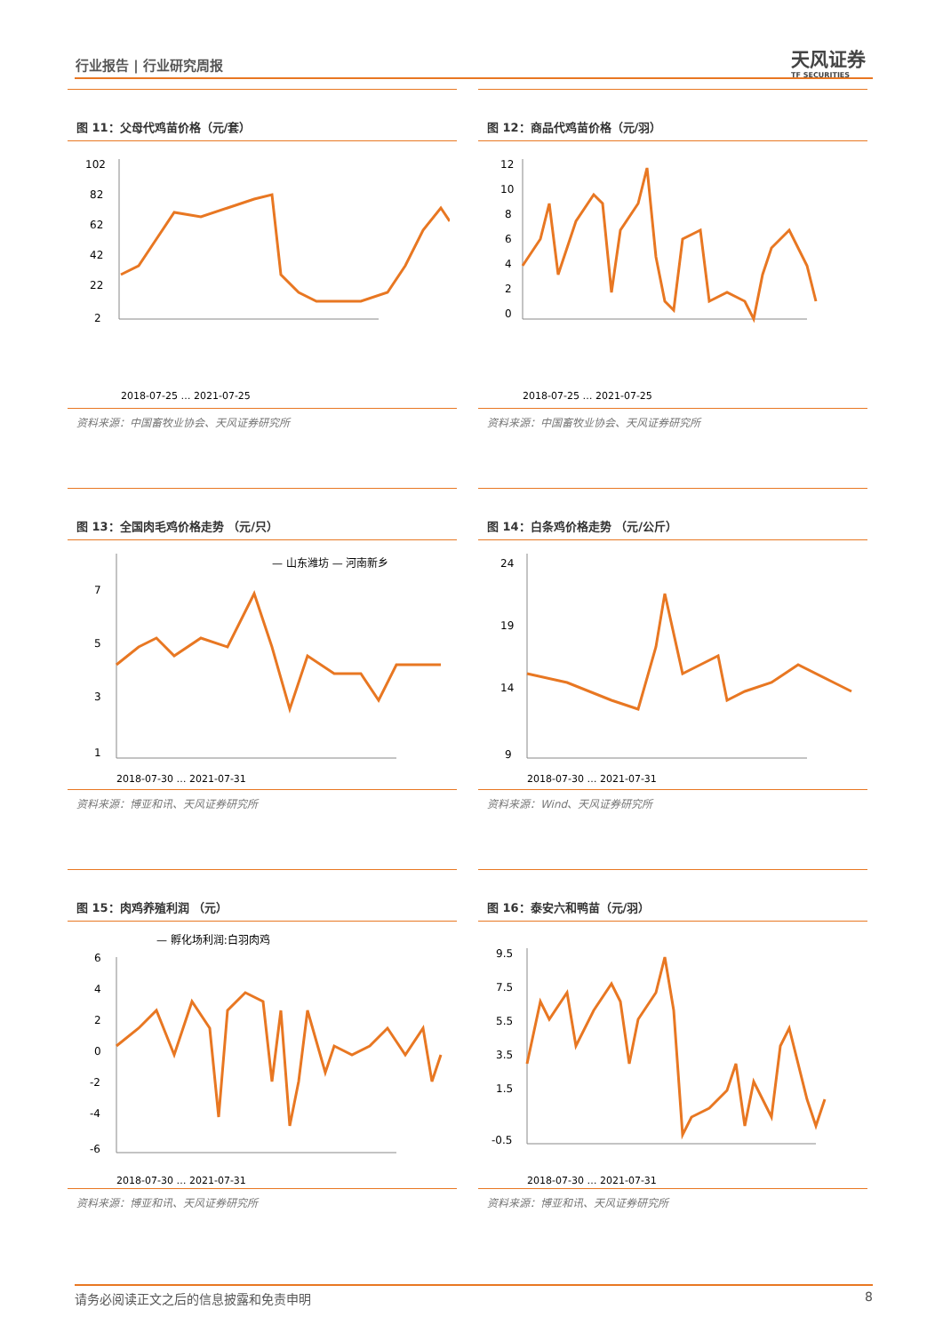行业报告 | 行业研究周报 天风证券
TF SECURITIES
图 11：父母代鸡苗价格（元/套）
102
82
62
42
22
2
2018-07-25 … 2021-07-25
资料来源：中国畜牧业协会、天风证券研究所
图 12：商品代鸡苗价格（元/羽）
12
10
8
6
4
2
0
2018-07-25 … 2021-07-25
资料来源：中国畜牧业协会、天风证券研究所
图 13：全国肉毛鸡价格走势 （元/只）
— 山东潍坊 — 河南新乡
7
5
3
1
2018-07-30 … 2021-07-31
资料来源：博亚和讯、天风证券研究所
图 14：白条鸡价格走势 （元/公斤）
24
19
14
9
2018-07-30 … 2021-07-31
资料来源：Wind、天风证券研究所
图 15：肉鸡养殖利润 （元）
— 孵化场利润:白羽肉鸡
6
4
2
0
-2
-4
-6
2018-07-30 … 2021-07-31
资料来源：博亚和讯、天风证券研究所
图 16：泰安六和鸭苗（元/羽）
9.5
7.5
5.5
3.5
1.5
-0.5
2018-07-30 … 2021-07-31
资料来源：博亚和讯、天风证券研究所
请务必阅读正文之后的信息披露和免责申明 8